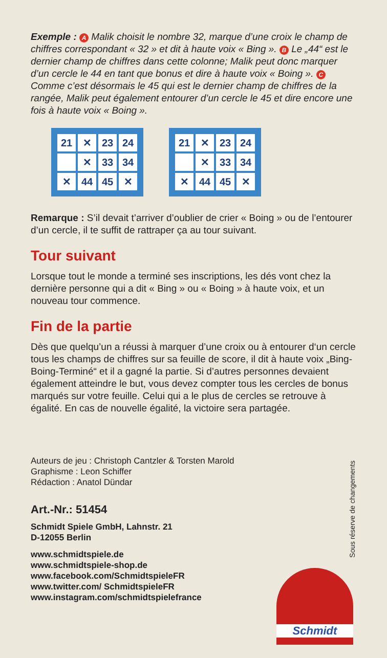Exemple : A Malik choisit le nombre 32, marque d’une croix le champ de chiffres correspondant « 32 » et dit à haute voix « Bing ». B Le „44“ est le dernier champ de chiffres dans cette colonne; Malik peut donc marquer d’un cercle le 44 en tant que bonus et dire à haute voix « Boing ». C Comme c’est désormais le 45 qui est le dernier champ de chiffres de la rangée, Malik peut également entourer d’un cercle le 45 et dire encore une fois à haute voix « Boing ».
21 ✕ 23 24 ✕ 33 34 ✕ 44 45 ✕ 21 ✕ 23 24 ✕ 33 34 ✕ 44 45 ✕
Remarque : S’il devait t’arriver d’oublier de crier « Boing » ou de l’entourer d’un cercle, il te suffit de rattraper ça au tour suivant.
Tour suivant
Lorsque tout le monde a terminé ses inscriptions, les dés vont chez la dernière personne qui a dit « Bing » ou « Boing » à haute voix, et un nouveau tour commence.
Fin de la partie
Dès que quelqu’un a réussi à marquer d’une croix ou à entourer d‘un cercle tous les champs de chiffres sur sa feuille de score, il dit à haute voix „Bing-Boing-Terminé“ et il a gagné la partie. Si d’autres personnes devaient également atteindre le but, vous devez compter tous les cercles de bonus marqués sur votre feuille. Celui qui a le plus de cercles se retrouve à égalité. En cas de nouvelle égalité, la victoire sera partagée.
Auteurs de jeu : Christoph Cantzler & Torsten Marold
Graphisme : Leon Schiffer
Rédaction : Anatol Dündar
Art.-Nr.: 51454
Schmidt Spiele GmbH, Lahnstr. 21
D-12055 Berlin
www.schmidtspiele.de
www.schmidtspiele-shop.de
www.facebook.com/SchmidtspieleFR
www.twitter.com/ SchmidtspieleFR
www.instagram.com/schmidtspielefrance
Sous réserve de changements
Schmidt